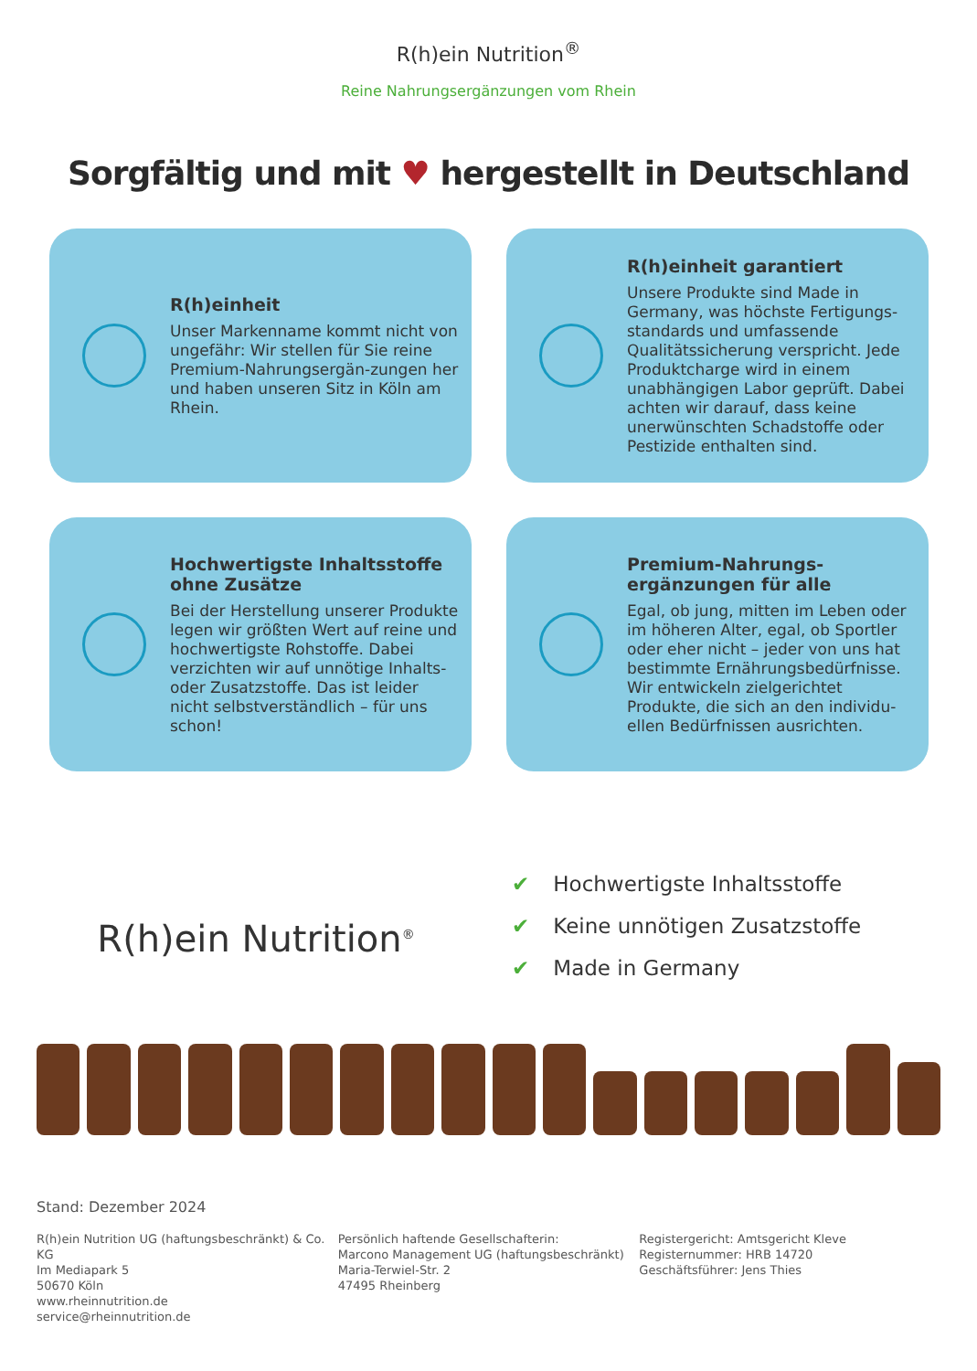R(h)ein Nutrition<sup>®</sup>
Reine Nahrungsergänzungen vom Rhein
Sorgfältig und mit ♥ hergestellt in Deutschland
R(h)einheit
Unser Markenname kommt nicht von ungefähr: Wir stellen für Sie reine Premium-Nahrungsergän-zungen her und haben unseren Sitz in Köln am Rhein.
R(h)einheit garantiert
Unsere Produkte sind Made in Germany, was höchste Fertigungs-standards und umfassende Qualitätssicherung verspricht. Jede Produktcharge wird in einem unabhängigen Labor geprüft. Dabei achten wir darauf, dass keine unerwünschten Schadstoffe oder Pestizide enthalten sind.
Hochwertigste Inhaltsstoffe ohne Zusätze
Bei der Herstellung unserer Produkte legen wir größten Wert auf reine und hochwertigste Rohstoffe. Dabei verzichten wir auf unnötige Inhalts- oder Zusatzstoffe. Das ist leider nicht selbstverständlich – für uns schon!
Premium-Nahrungs-ergänzungen für alle
Egal, ob jung, mitten im Leben oder im höheren Alter, egal, ob Sportler oder eher nicht – jeder von uns hat bestimmte Ernährungsbedürfnisse. Wir entwickeln zielgerichtet Produkte, die sich an den individu-ellen Bedürfnissen ausrichten.
R(h)ein Nutrition<sup>®</sup>
✔ Hochwertigste Inhaltsstoffe
✔ Keine unnötigen Zusatzstoffe
✔ Made in Germany
Stand: Dezember 2024
R(h)ein Nutrition UG (haftungsbeschränkt) & Co. KG
Im Mediapark 5
50670 Köln
www.rheinnutrition.de
service@rheinnutrition.de
Persönlich haftende Gesellschafterin:
Marcono Management UG (haftungsbeschränkt)
Maria-Terwiel-Str. 2
47495 Rheinberg
Registergericht: Amtsgericht Kleve
Registernummer: HRB 14720
Geschäftsführer: Jens Thies